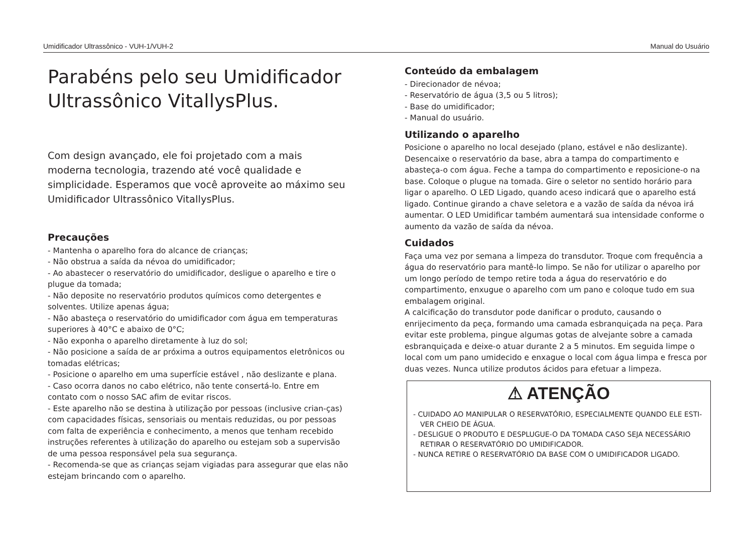Umidificador Ultrassônico - VUH-1/VUH-2 Manual do Usuário
Parabéns pelo seu Umidificador
Ultrassônico VitallysPlus.
Com design avançado, ele foi projetado com a mais moderna tecnologia, trazendo até você qualidade e simplicidade. Esperamos que você aproveite ao máximo seu Umidificador Ultrassônico VitallysPlus.
Precauções
- Mantenha o aparelho fora do alcance de crianças;
- Não obstrua a saída da névoa do umidificador;
- Ao abastecer o reservatório do umidificador, desligue o aparelho e tire o plugue da tomada;
- Não deposite no reservatório produtos químicos como detergentes e solventes. Utilize apenas água;
- Não abasteça o reservatório do umidificador com água em temperaturas superiores à 40°C e abaixo de 0°C;
- Não exponha o aparelho diretamente à luz do sol;
- Não posicione a saída de ar próxima a outros equipamentos eletrônicos ou tomadas elétricas;
- Posicione o aparelho em uma superfície estável , não deslizante e plana.
- Caso ocorra danos no cabo elétrico, não tente consertá-lo. Entre em contato com o nosso SAC afim de evitar riscos.
- Este aparelho não se destina à utilização por pessoas (inclusive crian-ças) com capacidades físicas, sensoriais ou mentais reduzidas, ou por pessoas com falta de experiência e conhecimento, a menos que tenham recebido instruções referentes à utilização do aparelho ou estejam sob a supervisão de uma pessoa responsável pela sua segurança.
- Recomenda-se que as crianças sejam vigiadas para assegurar que elas não estejam brincando com o aparelho.
Conteúdo da embalagem
- Direcionador de névoa;
- Reservatório de água (3,5 ou 5 litros);
- Base do umidificador;
- Manual do usuário.
Utilizando o aparelho
Posicione o aparelho no local desejado (plano, estável e não deslizante). Desencaixe o reservatório da base, abra a tampa do compartimento e abasteça-o com água. Feche a tampa do compartimento e reposicione-o na base. Coloque o plugue na tomada. Gire o seletor no sentido horário para ligar o aparelho. O LED Ligado, quando aceso indicará que o aparelho está ligado. Continue girando a chave seletora e a vazão de saída da névoa irá aumentar. O LED Umidificar também aumentará sua intensidade conforme o aumento da vazão de saída da névoa.
Cuidados
Faça uma vez por semana a limpeza do transdutor. Troque com frequência a água do reservatório para mantê-lo limpo. Se não for utilizar o aparelho por um longo período de tempo retire toda a água do reservatório e do compartimento, enxugue o aparelho com um pano e coloque tudo em sua embalagem original.
A calcificação do transdutor pode danificar o produto, causando o enrijecimento da peça, formando uma camada esbranquiçada na peça. Para evitar este problema, pingue algumas gotas de alvejante sobre a camada esbranquiçada e deixe-o atuar durante 2 a 5 minutos. Em seguida limpe o local com um pano umidecido e enxague o local com água limpa e fresca por duas vezes. Nunca utilize produtos ácidos para efetuar a limpeza.
⚠ ATENÇÃO
- CUIDADO AO MANIPULAR O RESERVATÓRIO, ESPECIALMENTE QUANDO ELE ESTI-VER CHEIO DE ÁGUA.
- DESLIGUE O PRODUTO E DESPLUGUE-O DA TOMADA CASO SEJA NECESSÁRIO RETIRAR O RESERVATÓRIO DO UMIDIFICADOR.
- NUNCA RETIRE O RESERVATÓRIO DA BASE COM O UMIDIFICADOR LIGADO.